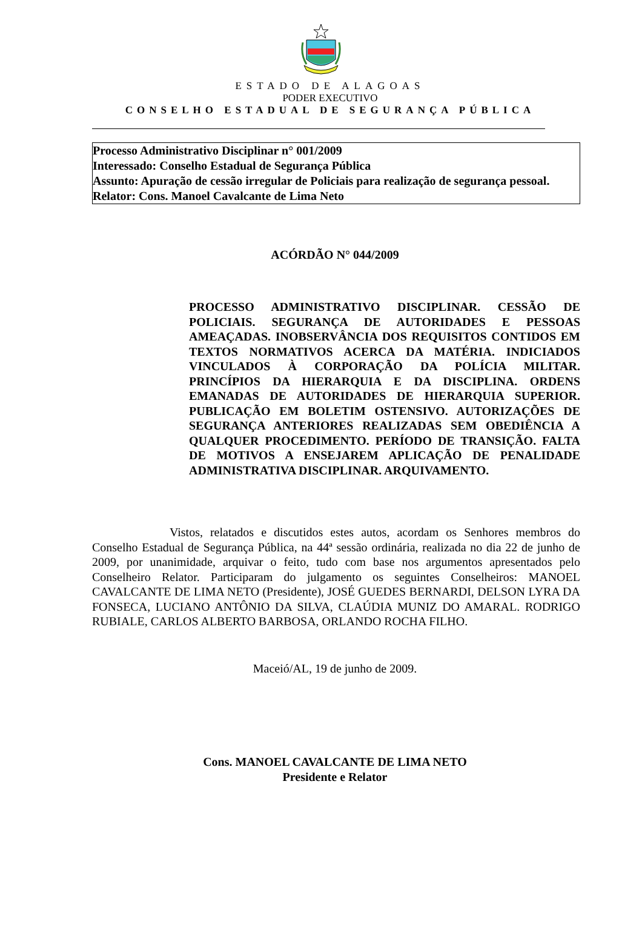ESTADO DE ALAGOAS
PODER EXECUTIVO
CONSELHO ESTADUAL DE SEGURANÇA PÚBLICA
Processo Administrativo Disciplinar n° 001/2009
Interessado: Conselho Estadual de Segurança Pública
Assunto: Apuração de cessão irregular de Policiais para realização de segurança pessoal.
Relator: Cons. Manoel Cavalcante de Lima Neto
ACÓRDÃO N° 044/2009
PROCESSO ADMINISTRATIVO DISCIPLINAR. CESSÃO DE POLICIAIS. SEGURANÇA DE AUTORIDADES E PESSOAS AMEAÇADAS. INOBSERVÂNCIA DOS REQUISITOS CONTIDOS EM TEXTOS NORMATIVOS ACERCA DA MATÉRIA. INDICIADOS VINCULADOS À CORPORAÇÃO DA POLÍCIA MILITAR. PRINCÍPIOS DA HIERARQUIA E DA DISCIPLINA. ORDENS EMANADAS DE AUTORIDADES DE HIERARQUIA SUPERIOR. PUBLICAÇÃO EM BOLETIM OSTENSIVO. AUTORIZAÇÕES DE SEGURANÇA ANTERIORES REALIZADAS SEM OBEDIÊNCIA A QUALQUER PROCEDIMENTO. PERÍODO DE TRANSIÇÃO. FALTA DE MOTIVOS A ENSEJAREM APLICAÇÃO DE PENALIDADE ADMINISTRATIVA DISCIPLINAR. ARQUIVAMENTO.
Vistos, relatados e discutidos estes autos, acordam os Senhores membros do Conselho Estadual de Segurança Pública, na 44ª sessão ordinária, realizada no dia 22 de junho de 2009, por unanimidade, arquivar o feito, tudo com base nos argumentos apresentados pelo Conselheiro Relator. Participaram do julgamento os seguintes Conselheiros: MANOEL CAVALCANTE DE LIMA NETO (Presidente), JOSÉ GUEDES BERNARDI, DELSON LYRA DA FONSECA, LUCIANO ANTÔNIO DA SILVA, CLAÚDIA MUNIZ DO AMARAL. RODRIGO RUBIALE, CARLOS ALBERTO BARBOSA, ORLANDO ROCHA FILHO.
Maceió/AL, 19 de junho de 2009.
Cons. MANOEL CAVALCANTE DE LIMA NETO
Presidente e Relator